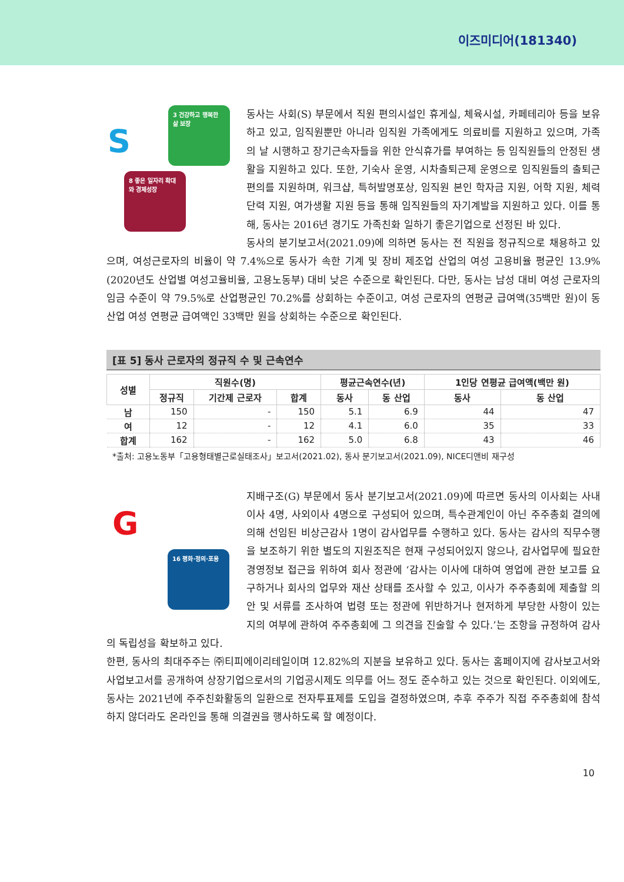이즈미디어(181340)
S
3 건강하고 행복한 삶 보장
8 좋은 일자리 확대와 경제성장
동사는 사회(S) 부문에서 직원 편의시설인 휴게실, 체육시설, 카페테리아 등을 보유하고 있고, 임직원뿐만 아니라 임직원 가족에게도 의료비를 지원하고 있으며, 가족의 날 시행하고 장기근속자들을 위한 안식휴가를 부여하는 등 임직원들의 안정된 생활을 지원하고 있다. 또한, 기숙사 운영, 시차출퇴근제 운영으로 임직원들의 출퇴근 편의를 지원하며, 워크샵, 특허발명포상, 임직원 본인 학자금 지원, 어학 지원, 체력단력 지원, 여가생활 지원 등을 통해 임직원들의 자기계발을 지원하고 있다. 이를 통해, 동사는 2016년 경기도 가족친화 일하기 좋은기업으로 선정된 바 있다.
동사의 분기보고서(2021.09)에 의하면 동사는 전 직원을 정규직으로 채용하고 있으며, 여성근로자의 비율이 약 7.4%으로 동사가 속한 기계 및 장비 제조업 산업의 여성 고용비율 평균인 13.9%(2020년도 산업별 여성고율비율, 고용노동부) 대비 낮은 수준으로 확인된다. 다만, 동사는 남성 대비 여성 근로자의 임금 수준이 약 79.5%로 산업평균인 70.2%를 상회하는 수준이고, 여성 근로자의 연평균 급여액(35백만 원)이 동 산업 여성 연평균 급여액인 33백만 원을 상회하는 수준으로 확인된다.
[표 5] 동사 근로자의 정규직 수 및 근속연수
| 성별 | 직원수(명) | | | 평균근속연수(년) | | 1인당 연평균 급여액(백만 원) | |
| --- | --- | --- | --- | --- | --- | --- | --- |
| | 정규직 | 기간제 근로자 | 합계 | 동사 | 동 산업 | 동사 | 동 산업 |
| 남 | 150 | - | 150 | 5.1 | 6.9 | 44 | 47 |
| 여 | 12 | - | 12 | 4.1 | 6.0 | 35 | 33 |
| 합계 | 162 | - | 162 | 5.0 | 6.8 | 43 | 46 |
*출처: 고용노동부「고용형태별근로실태조사」보고서(2021.02), 동사 분기보고서(2021.09), NICE디앤비 재구성
G
16 평화·정의·포용
지배구조(G) 부문에서 동사 분기보고서(2021.09)에 따르면 동사의 이사회는 사내이사 4명, 사외이사 4명으로 구성되어 있으며, 특수관계인이 아닌 주주총회 결의에 의해 선임된 비상근감사 1명이 감사업무를 수행하고 있다. 동사는 감사의 직무수행을 보조하기 위한 별도의 지원조직은 현재 구성되어있지 않으나, 감사업무에 필요한 경영정보 접근을 위하여 회사 정관에 ‘감사는 이사에 대하여 영업에 관한 보고를 요구하거나 회사의 업무와 재산 상태를 조사할 수 있고, 이사가 주주총회에 제출할 의안 및 서류를 조사하여 법령 또는 정관에 위반하거나 현저하게 부당한 사항이 있는지의 여부에 관하여 주주총회에 그 의견을 진술할 수 있다.’는 조항을 규정하여 감사의 독립성을 확보하고 있다.
한편, 동사의 최대주주는 ㈜티피에이리테일이며 12.82%의 지분을 보유하고 있다. 동사는 홈페이지에 감사보고서와 사업보고서를 공개하여 상장기업으로서의 기업공시제도 의무를 어느 정도 준수하고 있는 것으로 확인된다. 이외에도, 동사는 2021년에 주주친화활동의 일환으로 전자투표제를 도입을 결정하였으며, 추후 주주가 직접 주주총회에 참석하지 않더라도 온라인을 통해 의결권을 행사하도록 할 예정이다.
10